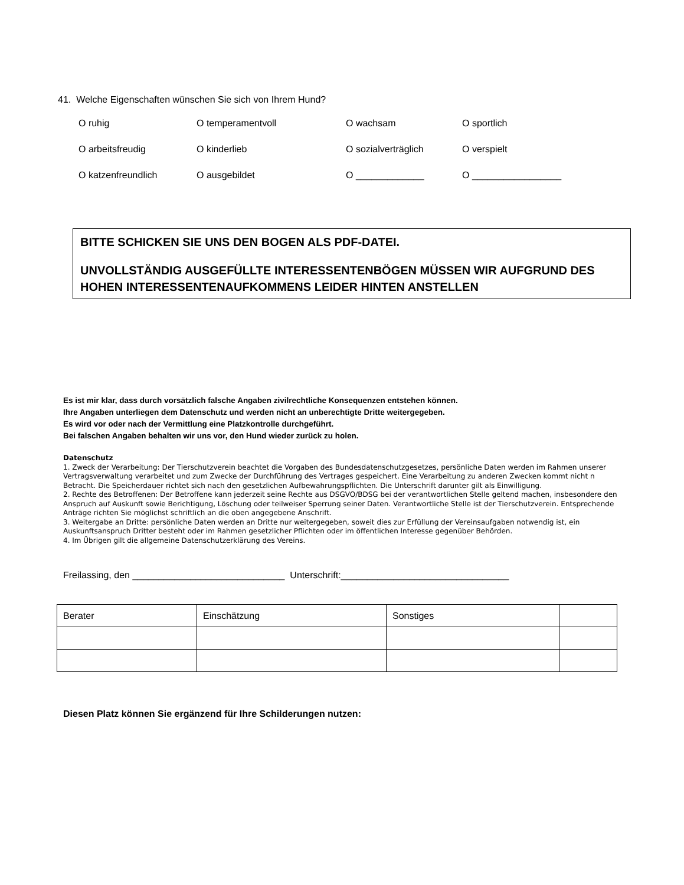41. Welche Eigenschaften wünschen Sie sich von Ihrem Hund?
| O ruhig | O temperamentvoll | O wachsam | O sportlich |
| O arbeitsfreudig | O kinderlieb | O sozialverträglich | O verspielt |
| O katzenfreundlich | O ausgebildet | O _____________ | O _________________ |
BITTE SCHICKEN SIE UNS DEN BOGEN ALS PDF-DATEI.
UNVOLLSTÄNDIG AUSGEFÜLLTE INTERESSENTENBÖGEN MÜSSEN WIR AUFGRUND DES HOHEN INTERESSENTENAUFKOMMENS LEIDER HINTEN ANSTELLEN
Es ist mir klar, dass durch vorsätzlich falsche Angaben zivilrechtliche Konsequenzen entstehen können.
Ihre Angaben unterliegen dem Datenschutz und werden nicht an unberechtigte Dritte weitergegeben.
Es wird vor oder nach der Vermittlung eine Platzkontrolle durchgeführt.
Bei falschen Angaben behalten wir uns vor, den Hund wieder zurück zu holen.
Datenschutz
1. Zweck der Verarbeitung: Der Tierschutzverein beachtet die Vorgaben des Bundesdatenschutzgesetzes, persönliche Daten werden im Rahmen unserer Vertragsverwaltung verarbeitet und zum Zwecke der Durchführung des Vertrages gespeichert. Eine Verarbeitung zu anderen Zwecken kommt nicht n Betracht. Die Speicherdauer richtet sich nach den gesetzlichen Aufbewahrungspflichten. Die Unterschrift darunter gilt als Einwilligung.
2. Rechte des Betroffenen: Der Betroffene kann jederzeit seine Rechte aus DSGVO/BDSG bei der verantwortlichen Stelle geltend machen, insbesondere den Anspruch auf Auskunft sowie Berichtigung, Löschung oder teilweiser Sperrung seiner Daten. Verantwortliche Stelle ist der Tierschutzverein. Entsprechende Anträge richten Sie möglichst schriftlich an die oben angegebene Anschrift.
3. Weitergabe an Dritte: persönliche Daten werden an Dritte nur weitergegeben, soweit dies zur Erfüllung der Vereinsaufgaben notwendig ist, ein Auskunftsanspruch Dritter besteht oder im Rahmen gesetzlicher Pflichten oder im öffentlichen Interesse gegenüber Behörden.
4. Im Übrigen gilt die allgemeine Datenschutzerklärung des Vereins.
Freilassing, den _____________________________ Unterschrift:________________________________
| Berater | Einschätzung | Sonstiges | |
Diesen Platz können Sie ergänzend für Ihre Schilderungen nutzen: